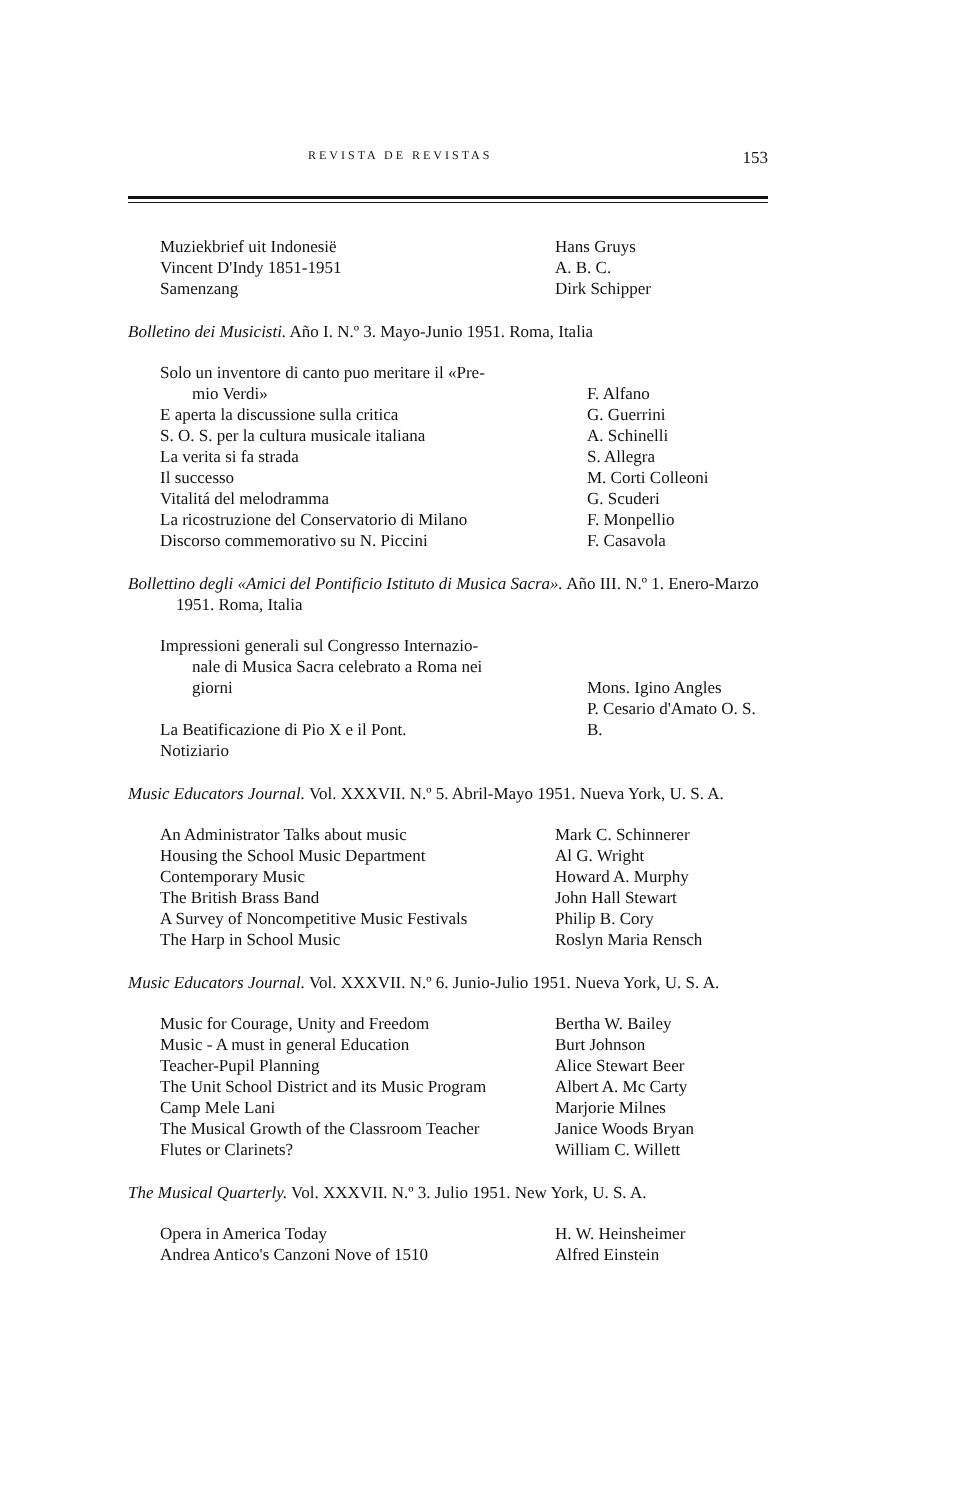REVISTA DE REVISTAS 153
| Muziekbrief uit Indonesië | Hans Gruys |
| Vincent D'Indy 1851-1951 | A. B. C. |
| Samenzang | Dirk Schipper |
Bolletino dei Musicisti. Año I. N.º 3. Mayo-Junio 1951. Roma, Italia
| Solo un inventore di canto puo meritare il «Pre- | |
| mio Verdi» | F. Alfano |
| E aperta la discussione sulla critica | G. Guerrini |
| S. O. S. per la cultura musicale italiana | A. Schinelli |
| La verita si fa strada | S. Allegra |
| Il successo | M. Corti Colleoni |
| Vitalitá del melodramma | G. Scuderi |
| La ricostruzione del Conservatorio di Milano | F. Monpellio |
| Discorso commemorativo su N. Piccini | F. Casavola |
Bollettino degli «Amici del Pontificio Istituto di Musica Sacra». Año III. N.º 1. Enero-Marzo 1951. Roma, Italia
| Impressioni generali sul Congresso Internazio- | |
| nale di Musica Sacra celebrato a Roma nei | |
| giorni | Mons. Igino Angles |
| La Beatificazione di Pio X e il Pont. | P. Cesario d'Amato O. S. B. |
| Notiziario | |
Music Educators Journal. Vol. XXXVII. N.º 5. Abril-Mayo 1951. Nueva York, U. S. A.
| An Administrator Talks about music | Mark C. Schinnerer |
| Housing the School Music Department | Al G. Wright |
| Contemporary Music | Howard A. Murphy |
| The British Brass Band | John Hall Stewart |
| A Survey of Noncompetitive Music Festivals | Philip B. Cory |
| The Harp in School Music | Roslyn Maria Rensch |
Music Educators Journal. Vol. XXXVII. N.º 6. Junio-Julio 1951. Nueva York, U. S. A.
| Music for Courage, Unity and Freedom | Bertha W. Bailey |
| Music - A must in general Education | Burt Johnson |
| Teacher-Pupil Planning | Alice Stewart Beer |
| The Unit School District and its Music Program | Albert A. Mc Carty |
| Camp Mele Lani | Marjorie Milnes |
| The Musical Growth of the Classroom Teacher | Janice Woods Bryan |
| Flutes or Clarinets? | William C. Willett |
The Musical Quarterly. Vol. XXXVII. N.º 3. Julio 1951. New York, U. S. A.
| Opera in America Today | H. W. Heinsheimer |
| Andrea Antico's Canzoni Nove of 1510 | Alfred Einstein |